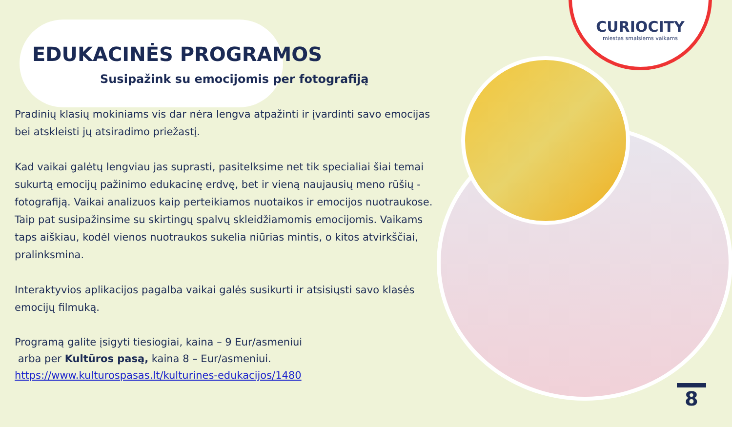CURIOCITY
miestas smalsiems vaikams
EDUKACINĖS PROGRAMOS
Susipažink su emocijomis per fotografiją
Pradinių klasių mokiniams vis dar nėra lengva atpažinti ir įvardinti savo emocijas bei atskleisti jų atsiradimo priežastį.
Kad vaikai galėtų lengviau jas suprasti, pasitelksime net tik specialiai šiai temai sukurtą emocijų pažinimo edukacinę erdvę, bet ir vieną naujausių meno rūšių - fotografiją. Vaikai analizuos kaip perteikiamos nuotaikos ir emocijos nuotraukose.
Taip pat susipažinsime su skirtingų spalvų skleidžiamomis emocijomis. Vaikams taps aiškiau, kodėl vienos nuotraukos sukelia niūrias mintis, o kitos atvirkščiai, pralinksmina.
Interaktyvios aplikacijos pagalba vaikai galės susikurti ir atsisiųsti savo klasės emocijų filmuką.
Programą galite įsigyti tiesiogiai, kaina – 9 Eur/asmeniui
arba per Kultūros pasą, kaina 8 – Eur/asmeniui.
https://www.kulturospasas.lt/kulturines-edukacijos/1480
8